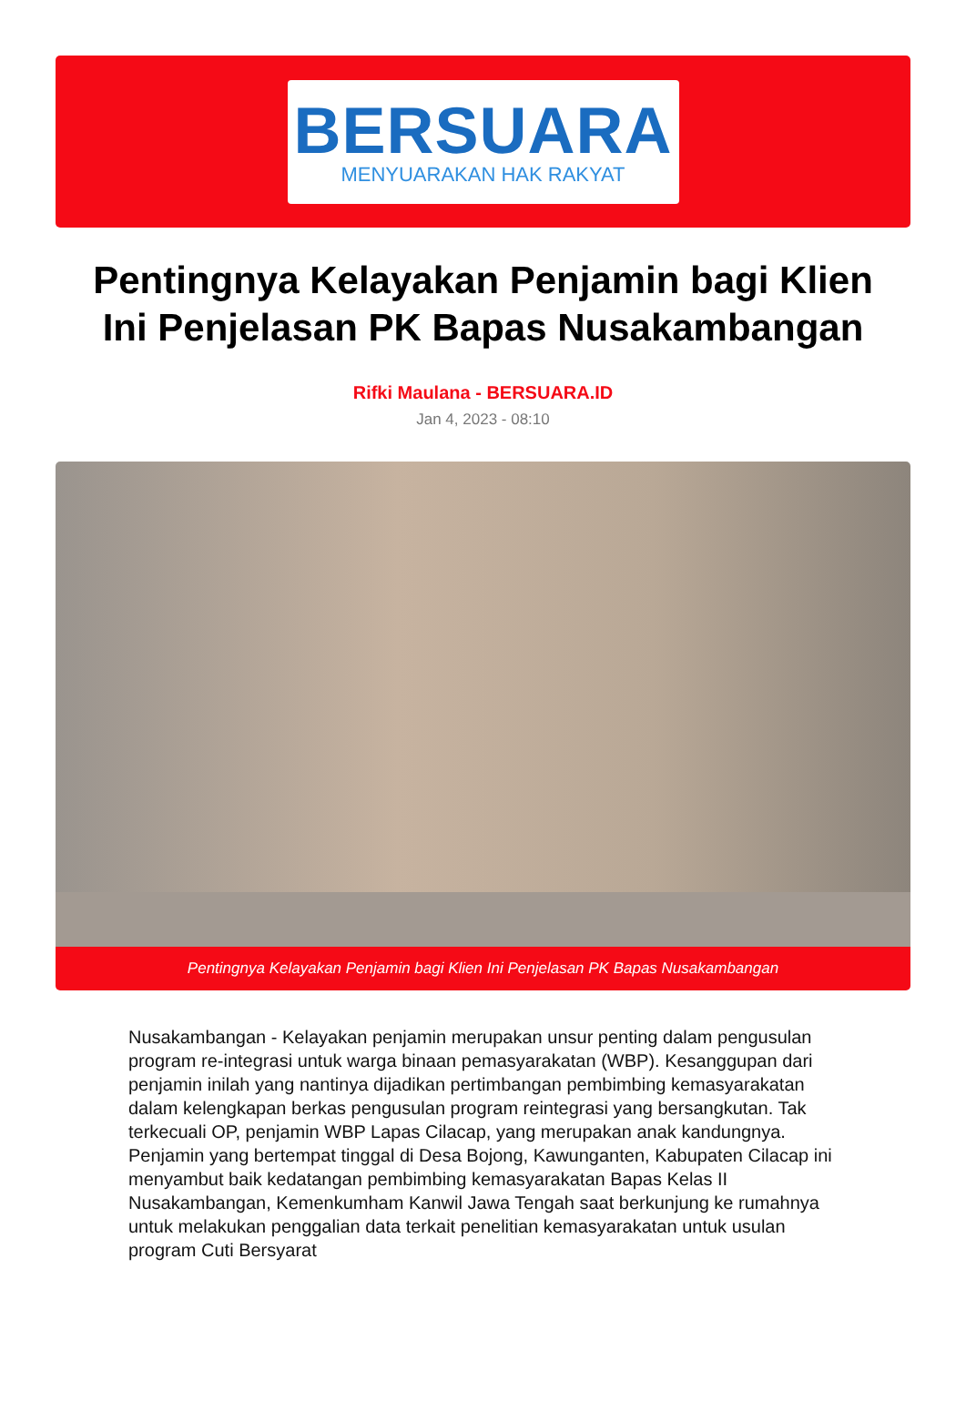BERSUARA
MENYUARAKAN HAK RAKYAT
Pentingnya Kelayakan Penjamin bagi Klien Ini Penjelasan PK Bapas Nusakambangan
Rifki Maulana - BERSUARA.ID
Jan 4, 2023 - 08:10
Pentingnya Kelayakan Penjamin bagi Klien Ini Penjelasan PK Bapas Nusakambangan
Nusakambangan - Kelayakan penjamin merupakan unsur penting dalam pengusulan program re-integrasi untuk warga binaan pemasyarakatan (WBP). Kesanggupan dari penjamin inilah yang nantinya dijadikan pertimbangan pembimbing kemasyarakatan dalam kelengkapan berkas pengusulan program reintegrasi yang bersangkutan. Tak terkecuali OP, penjamin WBP Lapas Cilacap, yang merupakan anak kandungnya. Penjamin yang bertempat tinggal di Desa Bojong, Kawunganten, Kabupaten Cilacap ini menyambut baik kedatangan pembimbing kemasyarakatan Bapas Kelas II Nusakambangan, Kemenkumham Kanwil Jawa Tengah saat berkunjung ke rumahnya untuk melakukan penggalian data terkait penelitian kemasyarakatan untuk usulan program Cuti Bersyarat